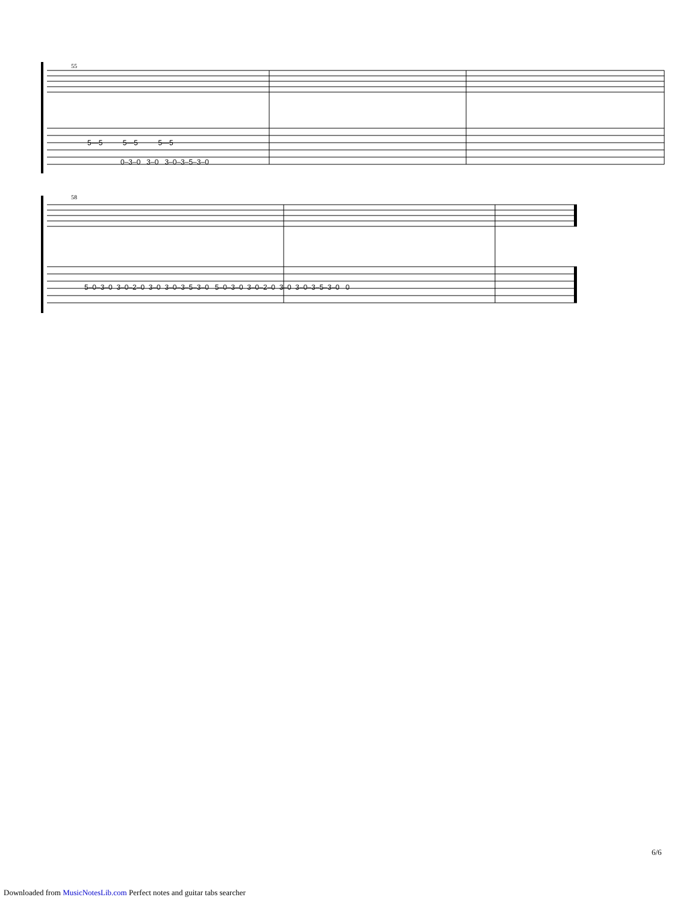55
5—5 5—5 5—5
0–3–0 3–0 3–0–3–5–3–0
58
5–0–3–0 3–0–2–0 3–0 3–0–3–5–3–0 5–0–3–0 3–0–2–0 3–0 3–0–3–5–3–0 0
6/6
Downloaded from MusicNotesLib.com Perfect notes and guitar tabs searcher